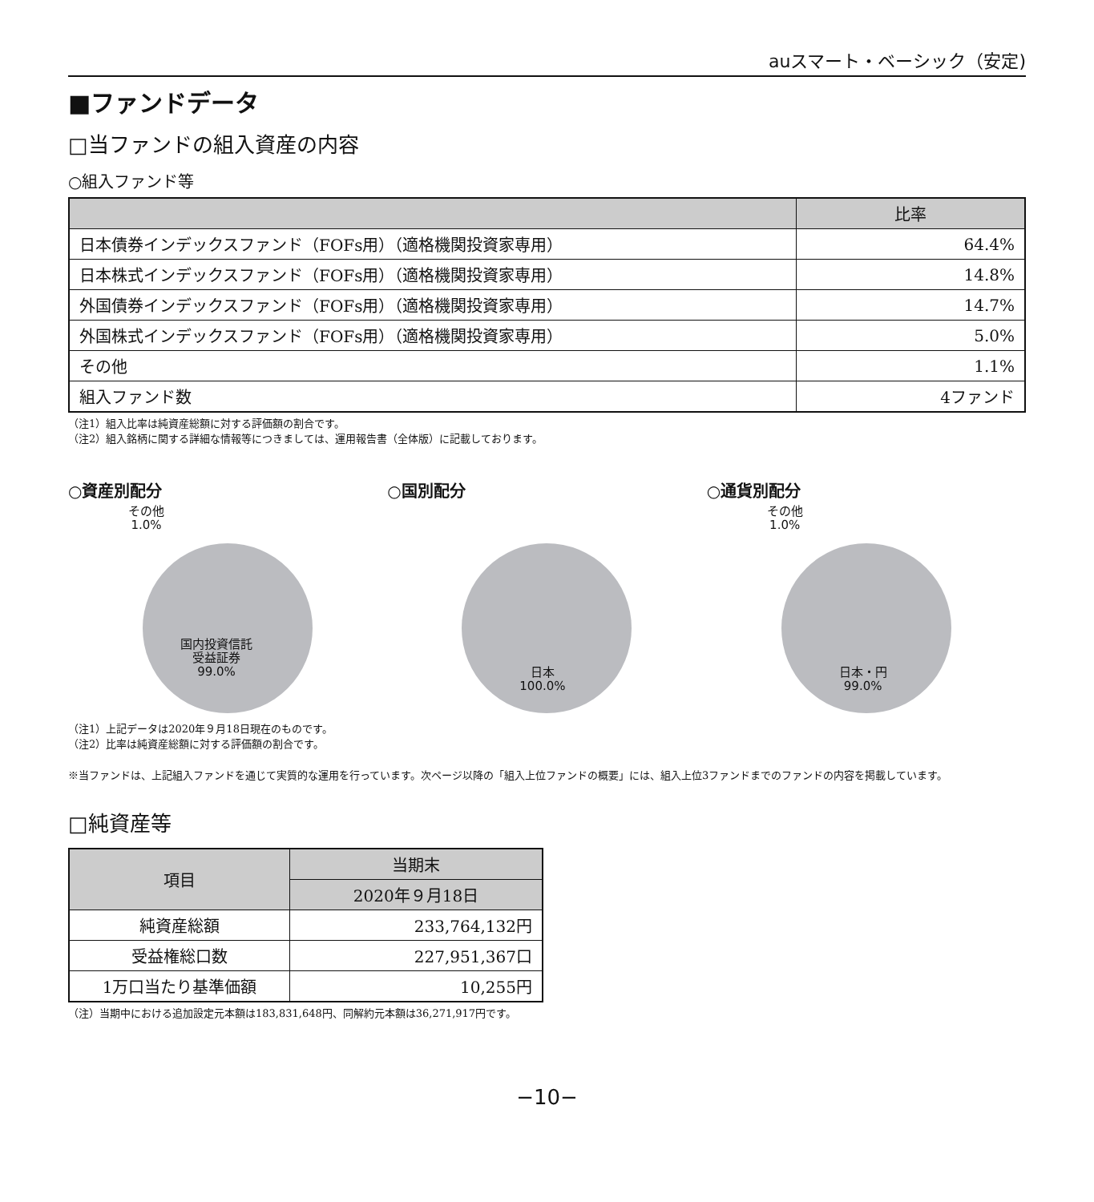auスマート・ベーシック（安定)
■ファンドデータ
□当ファンドの組入資産の内容
○組入ファンド等
| | 比率 |
| --- | --- |
| 日本債券インデックスファンド（FOFs用）（適格機関投資家専用） | 64.4% |
| 日本株式インデックスファンド（FOFs用）（適格機関投資家専用） | 14.8% |
| 外国債券インデックスファンド（FOFs用）（適格機関投資家専用） | 14.7% |
| 外国株式インデックスファンド（FOFs用）（適格機関投資家専用） | 5.0% |
| その他 | 1.1% |
| 組入ファンド数 | 4ファンド |
（注1）組入比率は純資産総額に対する評価額の割合です。
（注2）組入銘柄に関する詳細な情報等につきましては、運用報告書（全体版）に記載しております。
○資産別配分
その他
1.0%
国内投資信託
受益証券
99.0%
○国別配分
日本
100.0%
○通貨別配分
その他
1.0%
日本・円
99.0%
（注1）上記データは2020年９月18日現在のものです。
（注2）比率は純資産総額に対する評価額の割合です。
※当ファンドは、上記組入ファンドを通じて実質的な運用を行っています。次ページ以降の「組入上位ファンドの概要」には、組入上位3ファンドまでのファンドの内容を掲載しています。
□純資産等
| 項目 | 当期末 |
| --- | --- |
| | 2020年９月18日 |
| 純資産総額 | 233,764,132円 |
| 受益権総口数 | 227,951,367口 |
| 1万口当たり基準価額 | 10,255円 |
（注）当期中における追加設定元本額は183,831,648円、同解約元本額は36,271,917円です。
−10−